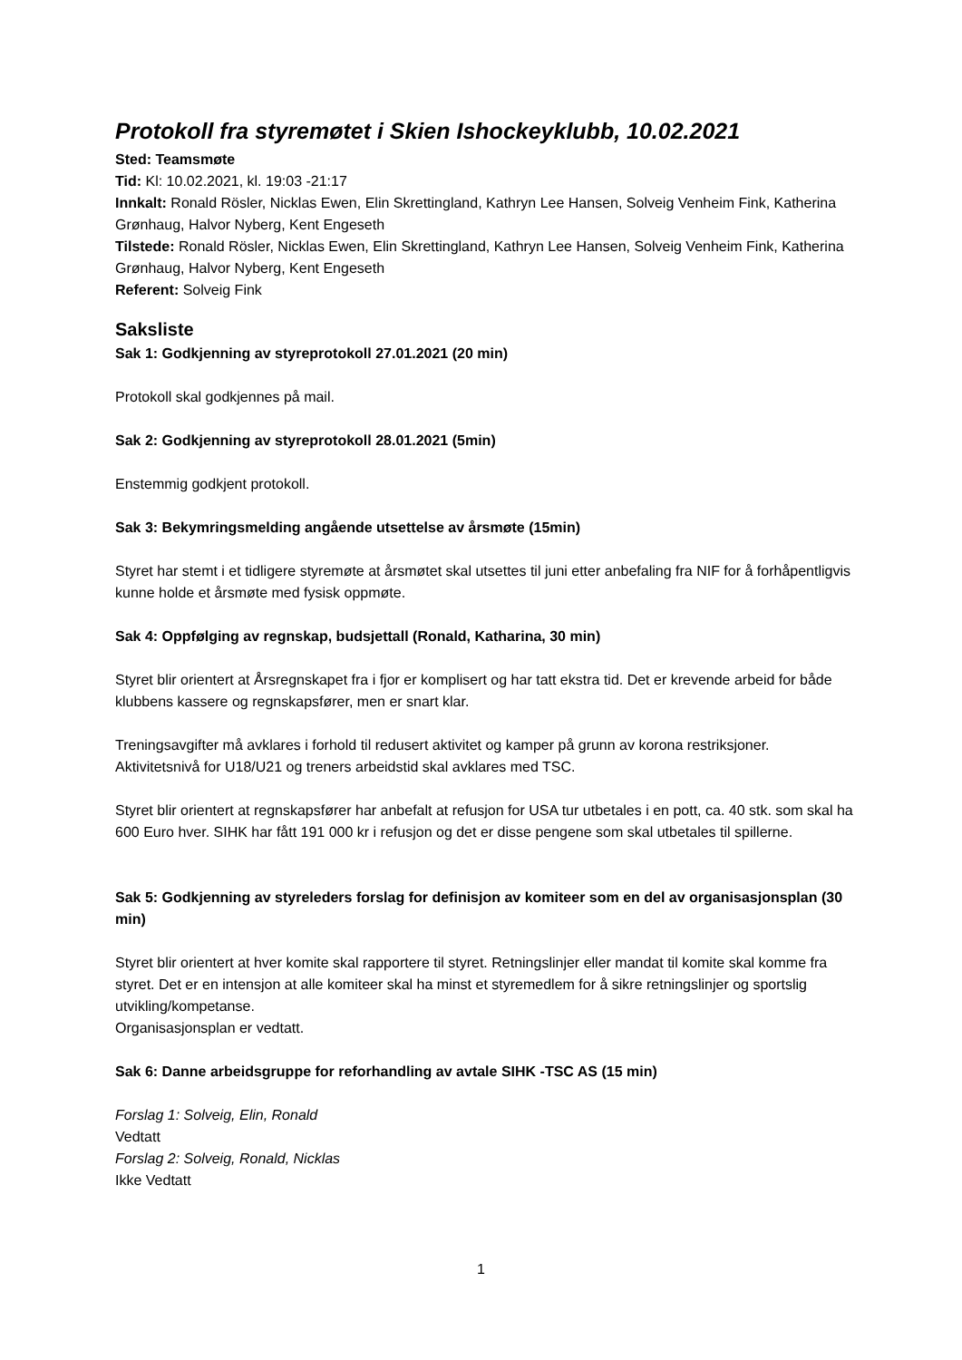Protokoll fra styremøtet i Skien Ishockeyklubb, 10.02.2021
Sted: Teamsmøte
Tid: Kl: 10.02.2021, kl. 19:03 -21:17
Innkalt: Ronald Rösler, Nicklas Ewen, Elin Skrettingland, Kathryn Lee Hansen, Solveig Venheim Fink, Katherina Grønhaug, Halvor Nyberg, Kent Engeseth
Tilstede: Ronald Rösler, Nicklas Ewen, Elin Skrettingland, Kathryn Lee Hansen, Solveig Venheim Fink, Katherina Grønhaug, Halvor Nyberg, Kent Engeseth
Referent: Solveig Fink
Saksliste
Sak 1: Godkjenning av styreprotokoll 27.01.2021 (20 min)
Protokoll skal godkjennes på mail.
Sak 2: Godkjenning av styreprotokoll 28.01.2021 (5min)
Enstemmig godkjent protokoll.
Sak 3: Bekymringsmelding angående utsettelse av årsmøte (15min)
Styret har stemt i et tidligere styremøte at årsmøtet skal utsettes til juni etter anbefaling fra NIF for å forhåpentligvis kunne holde et årsmøte med fysisk oppmøte.
Sak 4: Oppfølging av regnskap, budsjettall (Ronald, Katharina, 30 min)
Styret blir orientert at Årsregnskapet fra i fjor er komplisert og har tatt ekstra tid. Det er krevende arbeid for både klubbens kassere og regnskapsfører, men er snart klar.
Treningsavgifter må avklares i forhold til redusert aktivitet og kamper på grunn av korona restriksjoner. Aktivitetsnivå for U18/U21 og treners arbeidstid skal avklares med TSC.
Styret blir orientert at regnskapsfører har anbefalt at refusjon for USA tur utbetales i en pott, ca. 40 stk. som skal ha 600 Euro hver. SIHK har fått 191 000 kr i refusjon og det er disse pengene som skal utbetales til spillerne.
Sak 5: Godkjenning av styreleders forslag for definisjon av komiteer som en del av organisasjonsplan (30 min)
Styret blir orientert at hver komite skal rapportere til styret. Retningslinjer eller mandat til komite skal komme fra styret. Det er en intensjon at alle komiteer skal ha minst et styremedlem for å sikre retningslinjer og sportslig utvikling/kompetanse.
Organisasjonsplan er vedtatt.
Sak 6: Danne arbeidsgruppe for reforhandling av avtale SIHK -TSC AS (15 min)
Forslag 1: Solveig, Elin, Ronald
Vedtatt
Forslag 2: Solveig, Ronald, Nicklas
Ikke Vedtatt
1